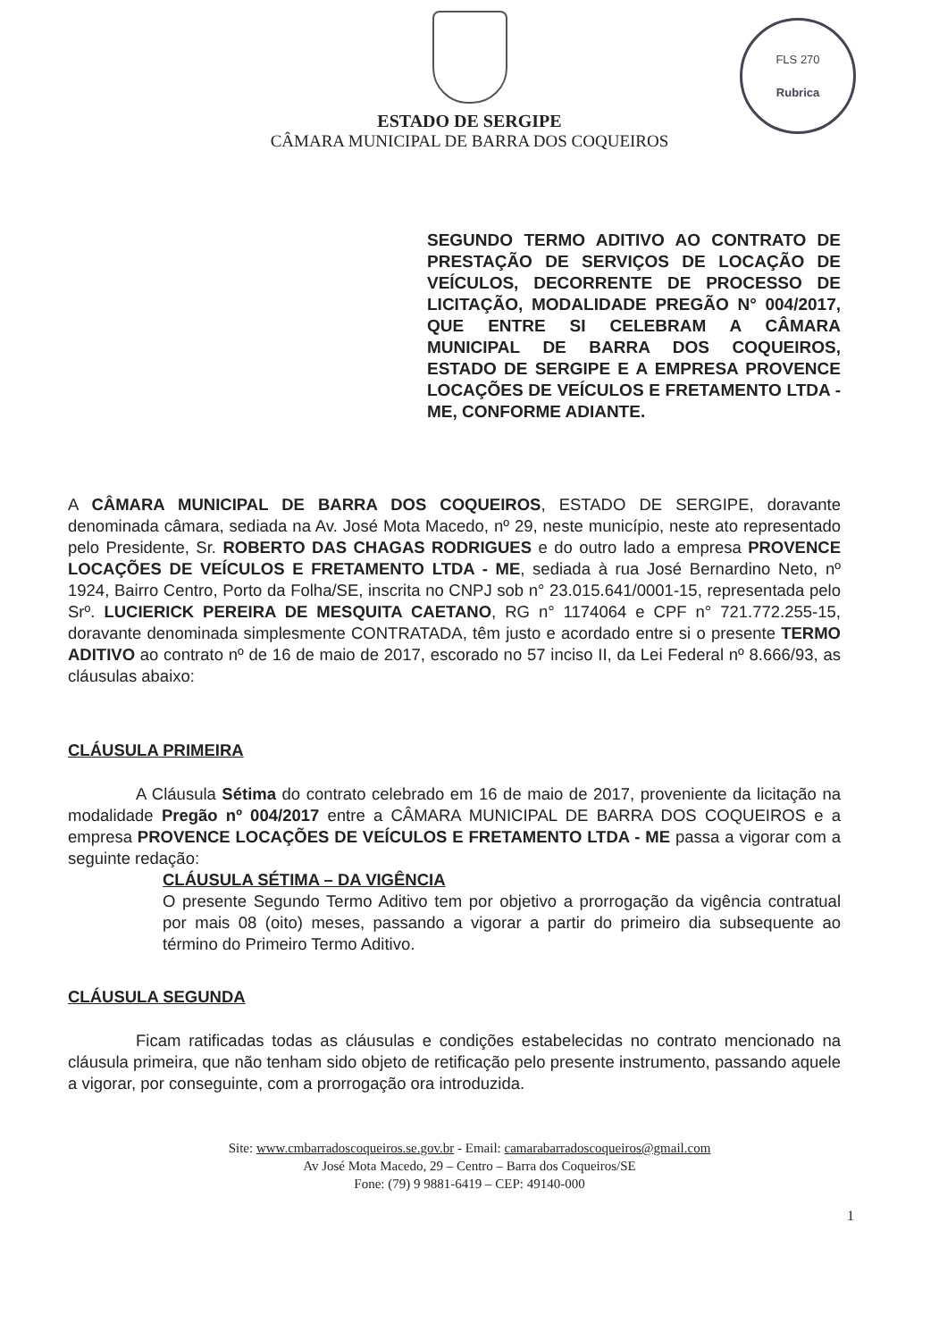FLS 270
Rubrica
ESTADO DE SERGIPE
CÂMARA MUNICIPAL DE BARRA DOS COQUEIROS
SEGUNDO TERMO ADITIVO AO CONTRATO DE PRESTAÇÃO DE SERVIÇOS DE LOCAÇÃO DE VEÍCULOS, DECORRENTE DE PROCESSO DE LICITAÇÃO, MODALIDADE PREGÃO N° 004/2017, QUE ENTRE SI CELEBRAM A CÂMARA MUNICIPAL DE BARRA DOS COQUEIROS, ESTADO DE SERGIPE E A EMPRESA PROVENCE LOCAÇÕES DE VEÍCULOS E FRETAMENTO LTDA - ME, CONFORME ADIANTE.
A CÂMARA MUNICIPAL DE BARRA DOS COQUEIROS, ESTADO DE SERGIPE, doravante denominada câmara, sediada na Av. José Mota Macedo, nº 29, neste município, neste ato representado pelo Presidente, Sr. ROBERTO DAS CHAGAS RODRIGUES e do outro lado a empresa PROVENCE LOCAÇÕES DE VEÍCULOS E FRETAMENTO LTDA - ME, sediada à rua José Bernardino Neto, nº 1924, Bairro Centro, Porto da Folha/SE, inscrita no CNPJ sob n° 23.015.641/0001-15, representada pelo Srº. LUCIERICK PEREIRA DE MESQUITA CAETANO, RG n° 1174064 e CPF n° 721.772.255-15, doravante denominada simplesmente CONTRATADA, têm justo e acordado entre si o presente TERMO ADITIVO ao contrato nº de 16 de maio de 2017, escorado no 57 inciso II, da Lei Federal nº 8.666/93, as cláusulas abaixo:
CLÁUSULA PRIMEIRA
A Cláusula Sétima do contrato celebrado em 16 de maio de 2017, proveniente da licitação na modalidade Pregão nº 004/2017 entre a CÂMARA MUNICIPAL DE BARRA DOS COQUEIROS e a empresa PROVENCE LOCAÇÕES DE VEÍCULOS E FRETAMENTO LTDA - ME passa a vigorar com a seguinte redação:
CLÁUSULA SÉTIMA – DA VIGÊNCIA
O presente Segundo Termo Aditivo tem por objetivo a prorrogação da vigência contratual por mais 08 (oito) meses, passando a vigorar a partir do primeiro dia subsequente ao término do Primeiro Termo Aditivo.
CLÁUSULA SEGUNDA
Ficam ratificadas todas as cláusulas e condições estabelecidas no contrato mencionado na cláusula primeira, que não tenham sido objeto de retificação pelo presente instrumento, passando aquele a vigorar, por conseguinte, com a prorrogação ora introduzida.
Site: www.cmbarradoscoqueiros.se.gov.br - Email: camarabarradoscoqueiros@gmail.com
Av José Mota Macedo, 29 – Centro – Barra dos Coqueiros/SE
Fone: (79) 9 9881-6419 – CEP: 49140-000
1